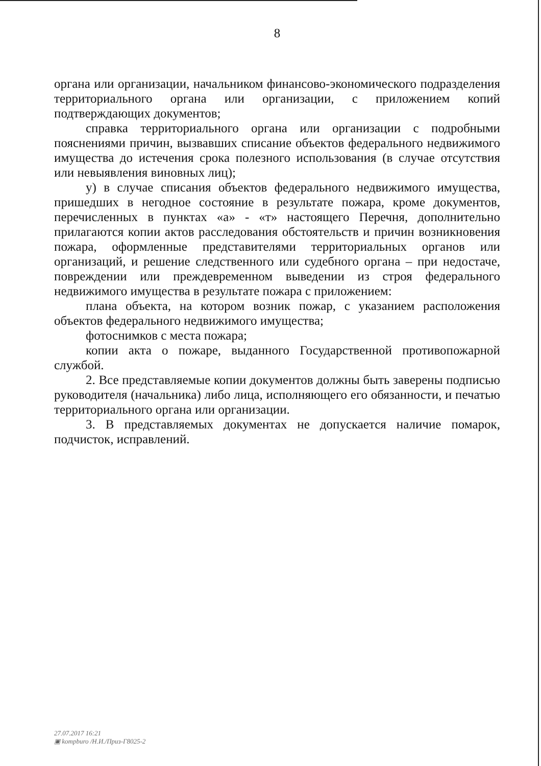8
органа или организации, начальником финансово-экономического подразделения территориального органа или организации, с приложением копий подтверждающих документов;
справка территориального органа или организации с подробными пояснениями причин, вызвавших списание объектов федерального недвижимого имущества до истечения срока полезного использования (в случае отсутствия или невыявления виновных лиц);
у) в случае списания объектов федерального недвижимого имущества, пришедших в негодное состояние в результате пожара, кроме документов, перечисленных в пунктах «а» - «т» настоящего Перечня, дополнительно прилагаются копии актов расследования обстоятельств и причин возникновения пожара, оформленные представителями территориальных органов или организаций, и решение следственного или судебного органа – при недостаче, повреждении или преждевременном выведении из строя федерального недвижимого имущества в результате пожара с приложением:
плана объекта, на котором возник пожар, с указанием расположения объектов федерального недвижимого имущества;
фотоснимков с места пожара;
копии акта о пожаре, выданного Государственной противопожарной службой.
2. Все представляемые копии документов должны быть заверены подписью руководителя (начальника) либо лица, исполняющего его обязанности, и печатью территориального органа или организации.
3. В представляемых документах не допускается наличие помарок, подчисток, исправлений.
27.07.2017 16:21
▣ kompburo /Н.И./Приз-Г8025-2